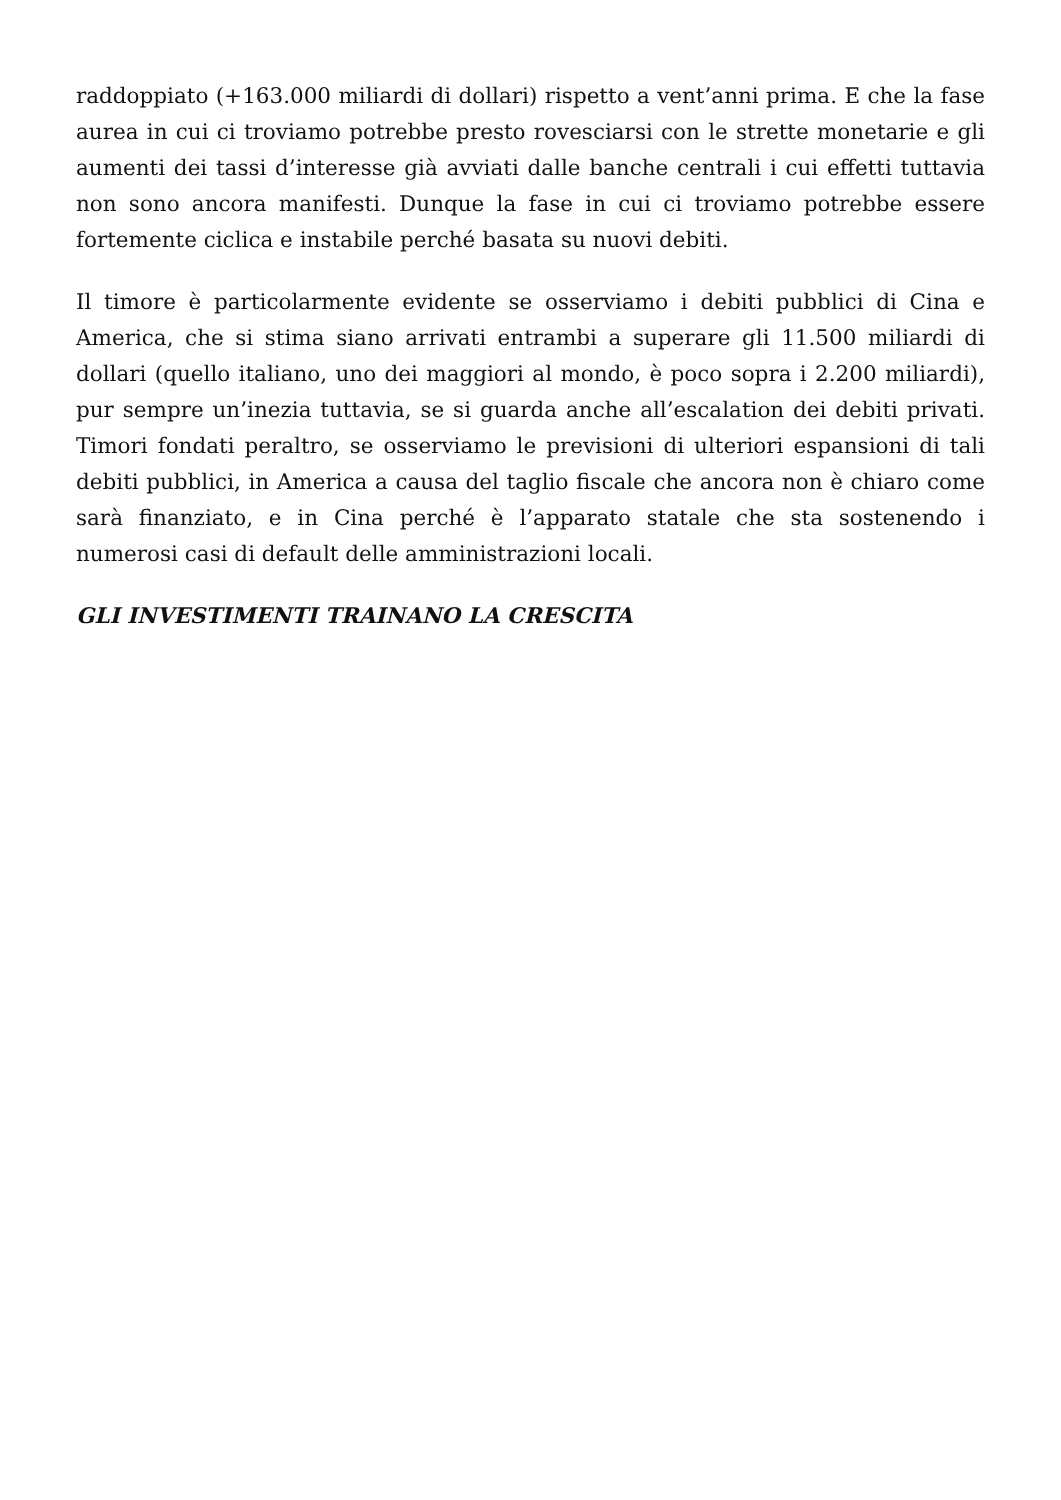raddoppiato (+163.000 miliardi di dollari) rispetto a vent’anni prima. E che la fase aurea in cui ci troviamo potrebbe presto rovesciarsi con le strette monetarie e gli aumenti dei tassi d’interesse già avviati dalle banche centrali i cui effetti tuttavia non sono ancora manifesti. Dunque la fase in cui ci troviamo potrebbe essere fortemente ciclica e instabile perché basata su nuovi debiti.
Il timore è particolarmente evidente se osserviamo i debiti pubblici di Cina e America, che si stima siano arrivati entrambi a superare gli 11.500 miliardi di dollari (quello italiano, uno dei maggiori al mondo, è poco sopra i 2.200 miliardi), pur sempre un’inezia tuttavia, se si guarda anche all’escalation dei debiti privati. Timori fondati peraltro, se osserviamo le previsioni di ulteriori espansioni di tali debiti pubblici, in America a causa del taglio fiscale che ancora non è chiaro come sarà finanziato, e in Cina perché è l’apparato statale che sta sostenendo i numerosi casi di default delle amministrazioni locali.
GLI INVESTIMENTI TRAINANO LA CRESCITA